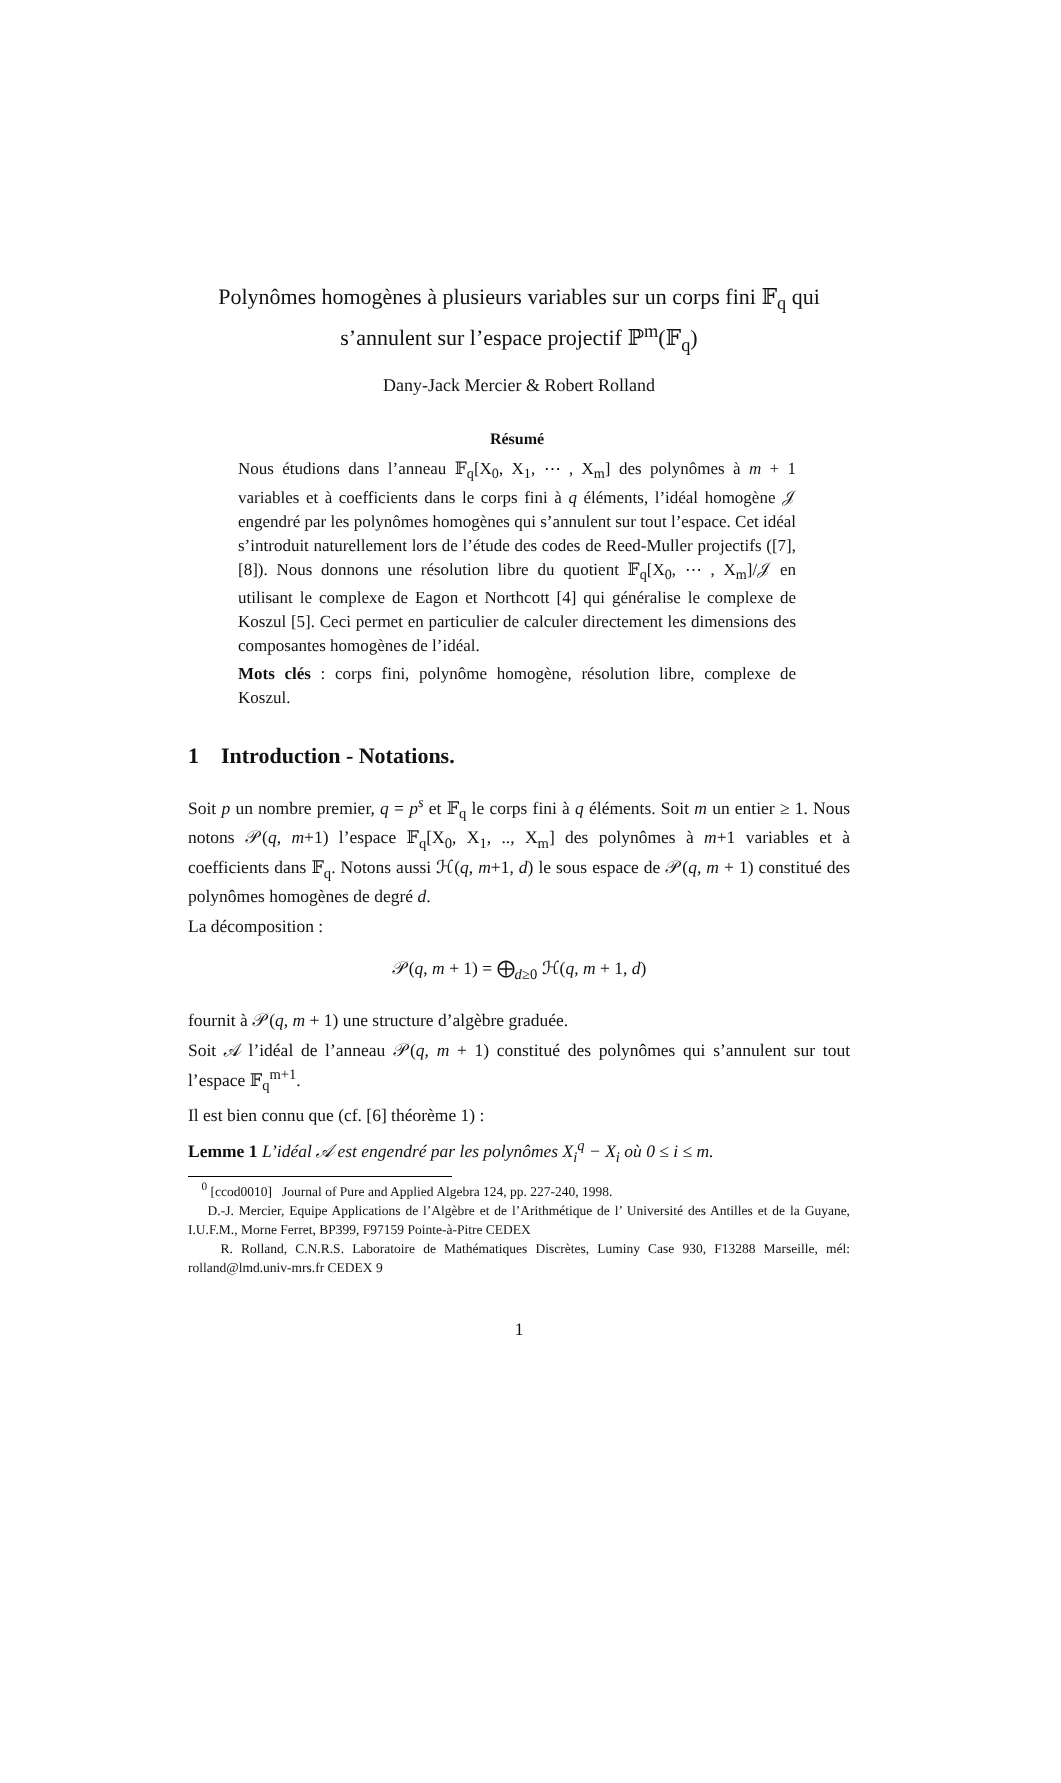Polynômes homogènes à plusieurs variables sur un corps fini 𝔽<sub>q</sub> qui s’annulent sur l’espace projectif ℙ<sup>m</sup>(𝔽<sub>q</sub>)
Dany-Jack Mercier & Robert Rolland
Résumé
Nous étudions dans l’anneau 𝔽<sub>q</sub>[X<sub>0</sub>, X<sub>1</sub>, ⋯ , X<sub>m</sub>] des polynômes à m + 1 variables et à coefficients dans le corps fini à q éléments, l’idéal homogène 𝒥 engendré par les polynômes homogènes qui s’annulent sur tout l’espace. Cet idéal s’introduit naturellement lors de l’étude des codes de Reed-Muller projectifs ([7], [8]). Nous donnons une résolution libre du quotient 𝔽<sub>q</sub>[X<sub>0</sub>, ⋯ , X<sub>m</sub>]/𝒥 en utilisant le complexe de Eagon et Northcott [4] qui généralise le complexe de Koszul [5]. Ceci permet en particulier de calculer directement les dimensions des composantes homogènes de l’idéal.
Mots clés : corps fini, polynôme homogène, résolution libre, complexe de Koszul.
1 Introduction - Notations.
Soit p un nombre premier, q = p<sup>s</sup> et 𝔽<sub>q</sub> le corps fini à q éléments. Soit m un entier ≥ 1. Nous notons 𝒫(q, m+1) l’espace 𝔽<sub>q</sub>[X<sub>0</sub>, X<sub>1</sub>, .., X<sub>m</sub>] des polynômes à m+1 variables et à coefficients dans 𝔽<sub>q</sub>. Notons aussi ℋ(q, m+1, d) le sous espace de 𝒫(q, m + 1) constitué des polynômes homogènes de degré d.
La décomposition :
𝒫(q, m + 1) = ⨁<sub>d≥0</sub> ℋ(q, m + 1, d)
fournit à 𝒫(q, m + 1) une structure d’algèbre graduée.
Soit 𝒜 l’idéal de l’anneau 𝒫(q, m + 1) constitué des polynômes qui s’annulent sur tout l’espace 𝔽<sub>q</sub><sup>m+1</sup>.
Il est bien connu que (cf. [6] théorème 1) :
Lemme 1 L’idéal 𝒜 est engendré par les polynômes X<sub>i</sub><sup>q</sup> − X<sub>i</sub> où 0 ≤ i ≤ m.
<sup>0</sup> [ccod0010] Journal of Pure and Applied Algebra 124, pp. 227-240, 1998.
D.-J. Mercier, Equipe Applications de l’Algèbre et de l’Arithmétique de l’ Université des Antilles et de la Guyane, I.U.F.M., Morne Ferret, BP399, F97159 Pointe-à-Pitre CEDEX
R. Rolland, C.N.R.S. Laboratoire de Mathématiques Discrètes, Luminy Case 930, F13288 Marseille, mél: rolland@lmd.univ-mrs.fr CEDEX 9
1